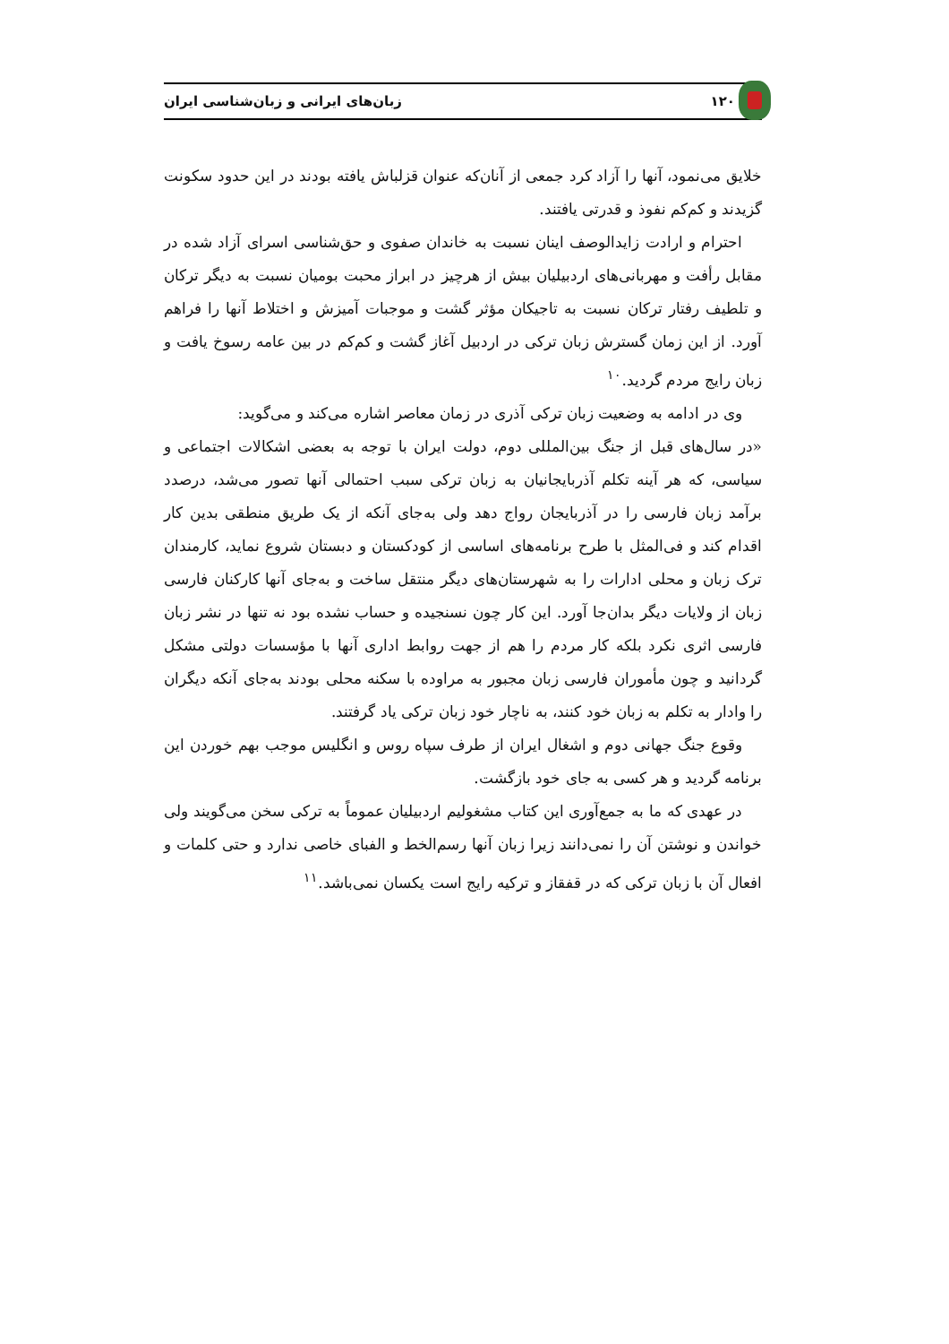۱۲۰ زبان‌های ایرانی و زبان‌شناسی ایران
خلایق می‌نمود، آنها را آزاد کرد جمعی از آنان‌که عنوان قزلباش یافته بودند در این حدود سکونت گزیدند و کم‌کم نفوذ و قدرتی یافتند.
احترام و ارادت زایدالوصف اینان نسبت به خاندان صفوی و حق‌شناسی اسرای آزاد شده در مقابل رأفت و مهربانی‌های اردبیلیان بیش از هرچیز در ابراز محبت بومیان نسبت به دیگر ترکان و تلطیف رفتار ترکان نسبت به تاجیکان مؤثر گشت و موجبات آمیزش و اختلاط آنها را فراهم آورد. از این زمان گسترش زبان ترکی در اردبیل آغاز گشت و کم‌کم در بین عامه رسوخ یافت و زبان رایج مردم گردید.<sup>۱۰</sup>
وی در ادامه به وضعیت زبان ترکی آذری در زمان معاصر اشاره می‌کند و می‌گوید:
«در سال‌های قبل از جنگ بین‌المللی دوم، دولت ایران با توجه به بعضی اشکالات اجتماعی و سیاسی، که هر آینه تکلم آذربایجانیان به زبان ترکی سبب احتمالی آنها تصور می‌شد، درصدد برآمد زبان فارسی را در آذربایجان رواج دهد ولی به‌جای آنکه از یک طریق منطقی بدین کار اقدام کند و فی‌المثل با طرح برنامه‌های اساسی از کودکستان و دبستان شروع نماید، کارمندان ترک زبان و محلی ادارات را به شهرستان‌های دیگر منتقل ساخت و به‌جای آنها کارکنان فارسی زبان از ولایات دیگر بدان‌جا آورد. این کار چون نسنجیده و حساب نشده بود نه تنها در نشر زبان فارسی اثری نکرد بلکه کار مردم را هم از جهت روابط اداری آنها با مؤسسات دولتی مشکل گردانید و چون مأموران فارسی زبان مجبور به مراوده با سکنه محلی بودند به‌جای آنکه دیگران را وادار به تکلم به زبان خود کنند، به ناچار خود زبان ترکی یاد گرفتند.
وقوع جنگ جهانی دوم و اشغال ایران از طرف سپاه روس و انگلیس موجب بهم خوردن این برنامه گردید و هر کسی به جای خود بازگشت.
در عهدی که ما به جمع‌آوری این کتاب مشغولیم اردبیلیان عموماً به ترکی سخن می‌گویند ولی خواندن و نوشتن آن را نمی‌دانند زیرا زبان آنها رسم‌الخط و الفبای خاصی ندارد و حتی کلمات و افعال آن با زبان ترکی که در قفقاز و ترکیه رایج است یکسان نمی‌باشد.<sup>۱۱</sup>